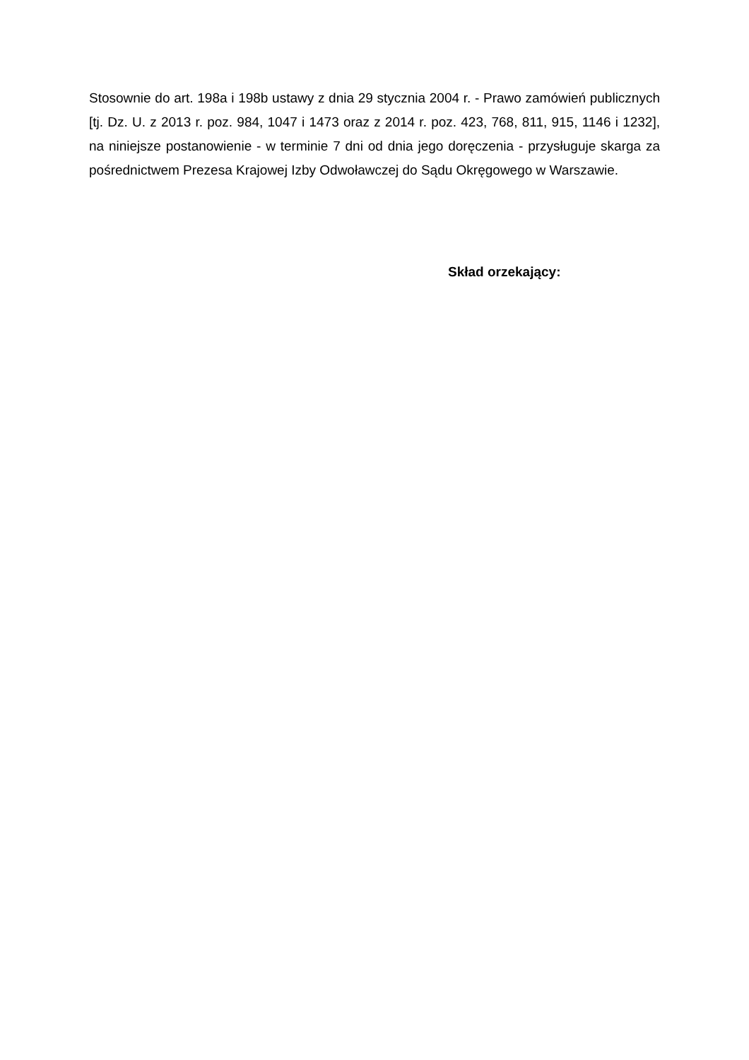Stosownie do art. 198a i 198b ustawy z dnia 29 stycznia 2004 r. - Prawo zamówień publicznych [tj. Dz. U. z 2013 r. poz. 984, 1047 i 1473 oraz z 2014 r. poz. 423, 768, 811, 915, 1146 i 1232], na niniejsze postanowienie - w terminie 7 dni od dnia jego doręczenia - przysługuje skarga za pośrednictwem Prezesa Krajowej Izby Odwoławczej do Sądu Okręgowego w Warszawie.
Skład orzekający: